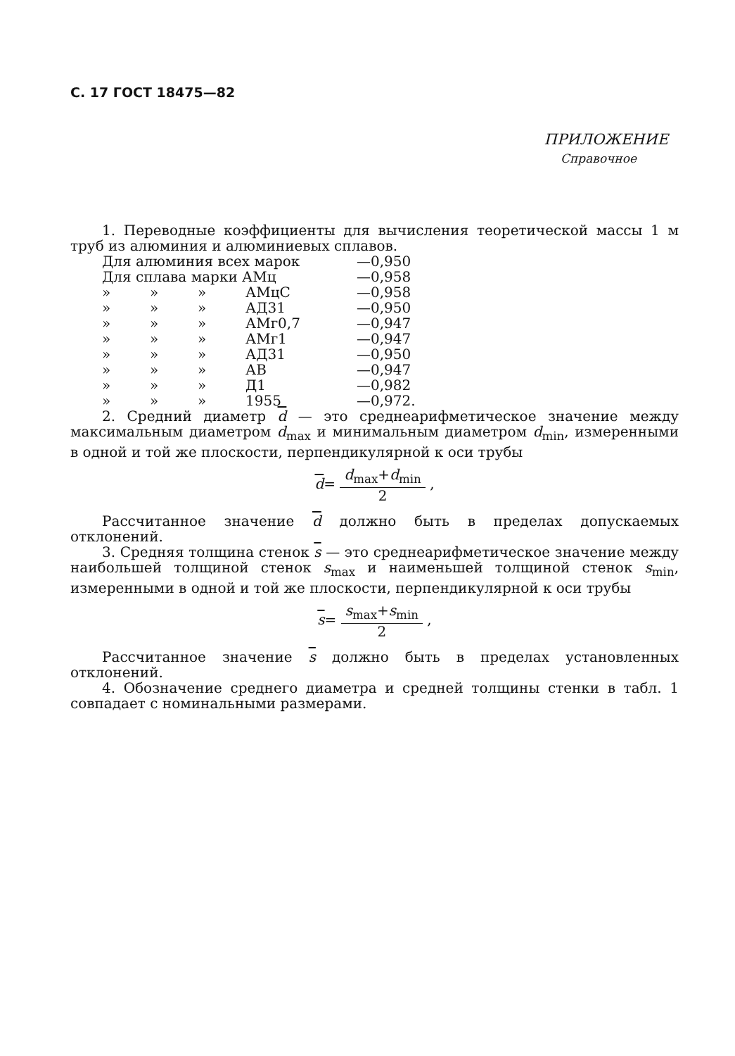С. 17 ГОСТ 18475—82
ПРИЛОЖЕНИЕ
Справочное
1. Переводные коэффициенты для вычисления теоретической массы 1 м труб из алюминия и алюминиевых сплавов.
| Для алюминия всех марок | | | | —0,950 |
| Для сплава марки АМц | | | | —0,958 |
| » | » | » | АМцС | —0,958 |
| » | » | » | АД31 | —0,950 |
| » | » | » | АМг0,7 | —0,947 |
| » | » | » | АМг1 | —0,947 |
| » | » | » | АД31 | —0,950 |
| » | » | » | АВ | —0,947 |
| » | » | » | Д1 | —0,982 |
| » | » | » | 1955 | —0,972. |
2. Средний диаметр d — это среднеарифметическое значение между максимальным диаметром d<sub>max</sub> и минимальным диаметром d<sub>min</sub>, измеренными в одной и той же плоскости, перпендикулярной к оси трубы
d= d<sub>max</sub>+d<sub>min</sub> 2 ,
Рассчитанное значение d должно быть в пределах допускаемых отклонений.
3. Средняя толщина стенок s — это среднеарифметическое значение между наибольшей толщиной стенок s<sub>max</sub> и наименьшей толщиной стенок s<sub>min</sub>, измеренными в одной и той же плоскости, перпендикулярной к оси трубы
s= s<sub>max</sub>+s<sub>min</sub> 2 ,
Рассчитанное значение s должно быть в пределах установленных отклонений.
4. Обозначение среднего диаметра и средней толщины стенки в табл. 1 совпадает с номинальными размерами.